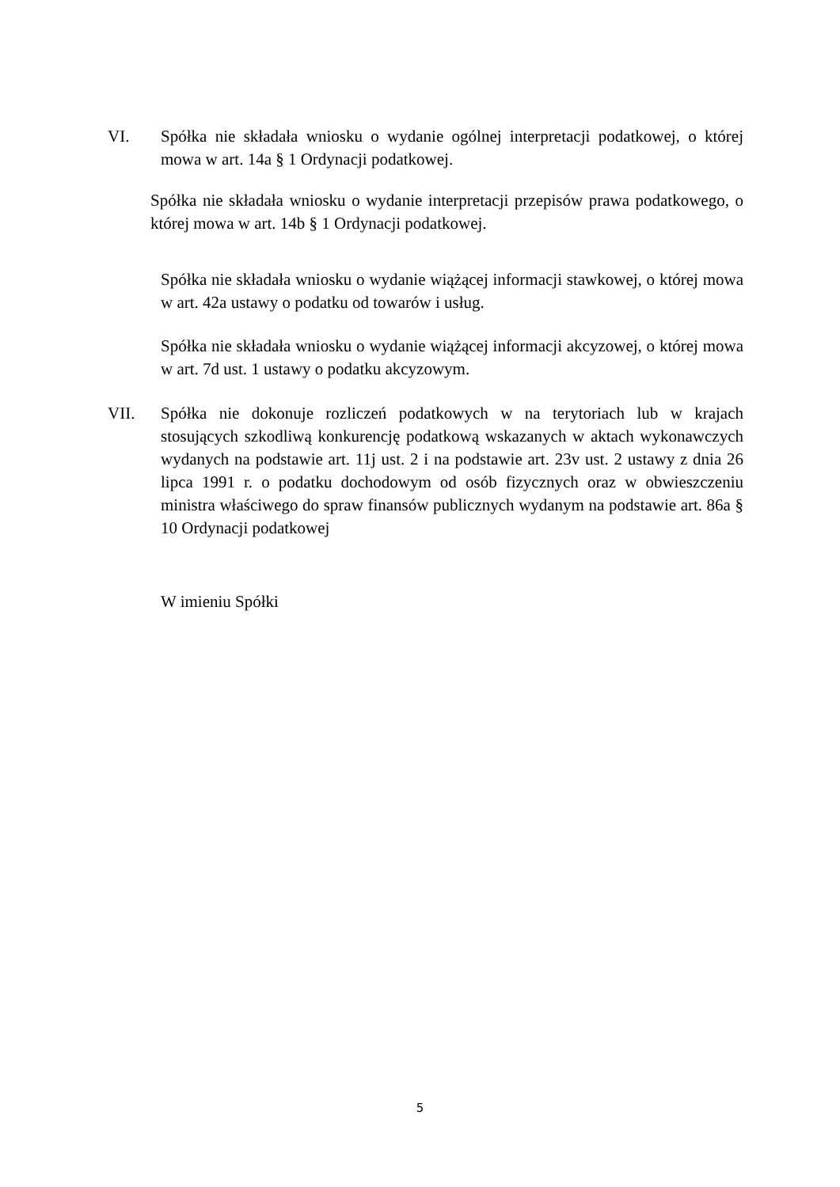VI. Spółka nie składała wniosku o wydanie ogólnej interpretacji podatkowej, o której mowa w art. 14a § 1 Ordynacji podatkowej.
Spółka nie składała wniosku o wydanie interpretacji przepisów prawa podatkowego, o której mowa w art. 14b § 1 Ordynacji podatkowej.
Spółka nie składała wniosku o wydanie wiążącej informacji stawkowej, o której mowa w art. 42a ustawy o podatku od towarów i usług.
Spółka nie składała wniosku o wydanie wiążącej informacji akcyzowej, o której mowa w art. 7d ust. 1 ustawy o podatku akcyzowym.
VII. Spółka nie dokonuje rozliczeń podatkowych w na terytoriach lub w krajach stosujących szkodliwą konkurencję podatkową wskazanych w aktach wykonawczych wydanych na podstawie art. 11j ust. 2 i na podstawie art. 23v ust. 2 ustawy z dnia 26 lipca 1991 r. o podatku dochodowym od osób fizycznych oraz w obwieszczeniu ministra właściwego do spraw finansów publicznych wydanym na podstawie art. 86a § 10 Ordynacji podatkowej
W imieniu Spółki
5